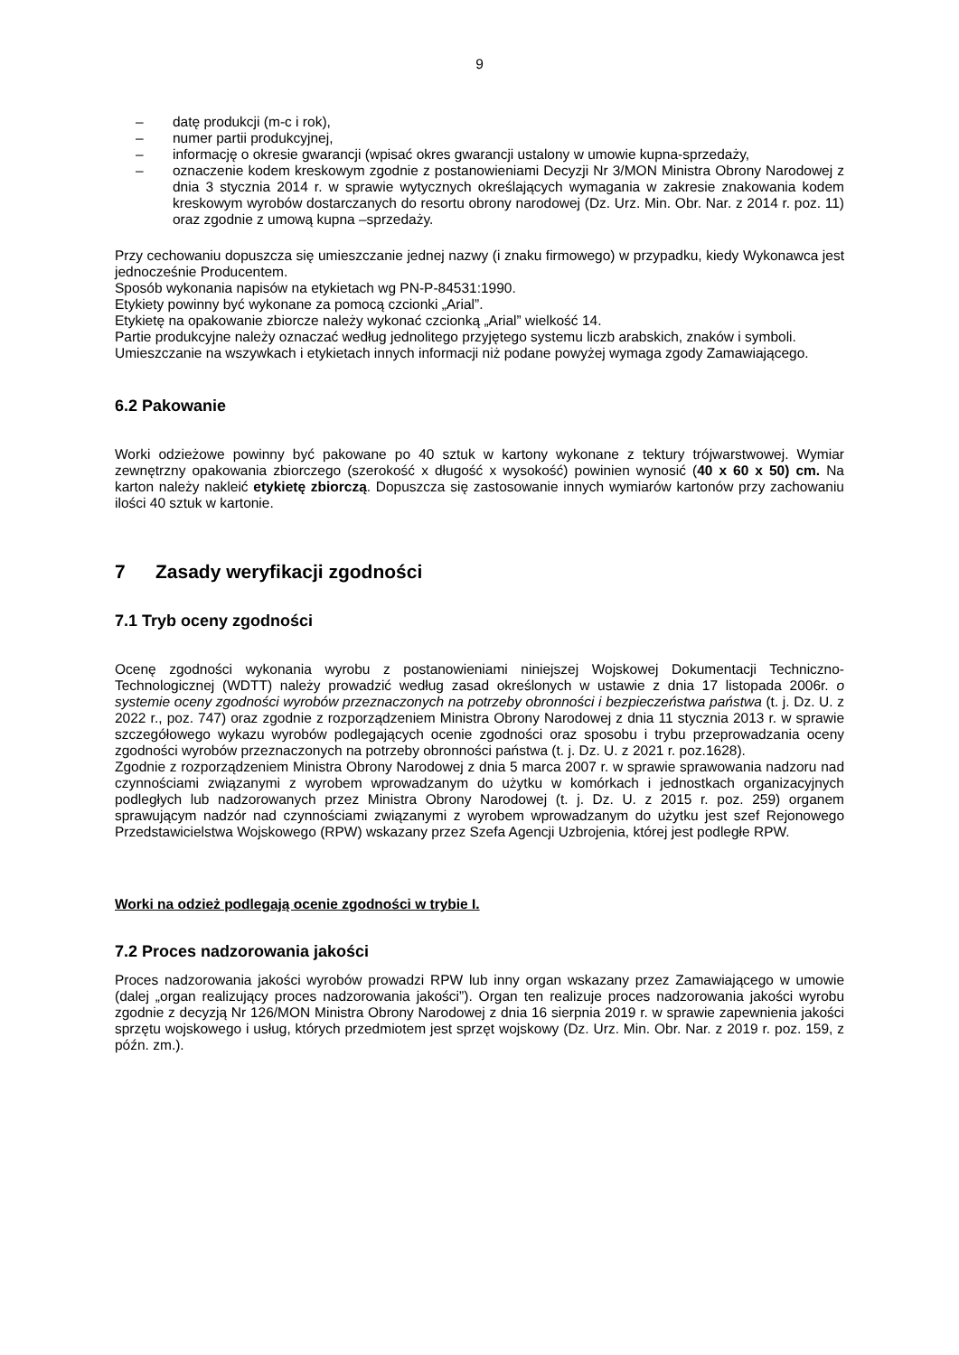9
– datę produkcji (m-c i rok),
– numer partii produkcyjnej,
– informację o okresie gwarancji (wpisać okres gwarancji ustalony w umowie kupna-sprzedaży,
– oznaczenie kodem kreskowym zgodnie z postanowieniami Decyzji Nr 3/MON Ministra Obrony Narodowej z dnia 3 stycznia 2014 r. w sprawie wytycznych określających wymagania w zakresie znakowania kodem kreskowym wyrobów dostarczanych do resortu obrony narodowej (Dz. Urz. Min. Obr. Nar. z 2014 r. poz. 11) oraz zgodnie z umową kupna –sprzedaży.
Przy cechowaniu dopuszcza się umieszczanie jednej nazwy (i znaku firmowego) w przypadku, kiedy Wykonawca jest jednocześnie Producentem.
Sposób wykonania napisów na etykietach wg PN-P-84531:1990.
Etykiety powinny być wykonane za pomocą czcionki „Arial”.
Etykietę na opakowanie zbiorcze należy wykonać czcionką „Arial” wielkość 14.
Partie produkcyjne należy oznaczać według jednolitego przyjętego systemu liczb arabskich, znaków i symboli.
Umieszczanie na wszywkach i etykietach innych informacji niż podane powyżej wymaga zgody Zamawiającego.
6.2 Pakowanie
Worki odzieżowe powinny być pakowane po 40 sztuk w kartony wykonane z tektury trójwarstwowej. Wymiar zewnętrzny opakowania zbiorczego (szerokość x długość x wysokość) powinien wynosić (40 x 60 x 50) cm. Na karton należy nakleić etykietę zbiorczą. Dopuszcza się zastosowanie innych wymiarów kartonów przy zachowaniu ilości 40 sztuk w kartonie.
7 Zasady weryfikacji zgodności
7.1 Tryb oceny zgodności
Ocenę zgodności wykonania wyrobu z postanowieniami niniejszej Wojskowej Dokumentacji Techniczno-Technologicznej (WDTT) należy prowadzić według zasad określonych w ustawie z dnia 17 listopada 2006r. o systemie oceny zgodności wyrobów przeznaczonych na potrzeby obronności i bezpieczeństwa państwa (t. j. Dz. U. z 2022 r., poz. 747) oraz zgodnie z rozporządzeniem Ministra Obrony Narodowej z dnia 11 stycznia 2013 r. w sprawie szczegółowego wykazu wyrobów podlegających ocenie zgodności oraz sposobu i trybu przeprowadzania oceny zgodności wyrobów przeznaczonych na potrzeby obronności państwa (t. j. Dz. U. z 2021 r. poz.1628).
Zgodnie z rozporządzeniem Ministra Obrony Narodowej z dnia 5 marca 2007 r. w sprawie sprawowania nadzoru nad czynnościami związanymi z wyrobem wprowadzanym do użytku w komórkach i jednostkach organizacyjnych podległych lub nadzorowanych przez Ministra Obrony Narodowej (t. j. Dz. U. z 2015 r. poz. 259) organem sprawującym nadzór nad czynnościami związanymi z wyrobem wprowadzanym do użytku jest szef Rejonowego Przedstawicielstwa Wojskowego (RPW) wskazany przez Szefa Agencji Uzbrojenia, której jest podległe RPW.
Worki na odzież podlegają ocenie zgodności w trybie I.
7.2 Proces nadzorowania jakości
Proces nadzorowania jakości wyrobów prowadzi RPW lub inny organ wskazany przez Zamawiającego w umowie (dalej „organ realizujący proces nadzorowania jakości”). Organ ten realizuje proces nadzorowania jakości wyrobu zgodnie z decyzją Nr 126/MON Ministra Obrony Narodowej z dnia 16 sierpnia 2019 r. w sprawie zapewnienia jakości sprzętu wojskowego i usług, których przedmiotem jest sprzęt wojskowy (Dz. Urz. Min. Obr. Nar. z 2019 r. poz. 159, z późn. zm.).